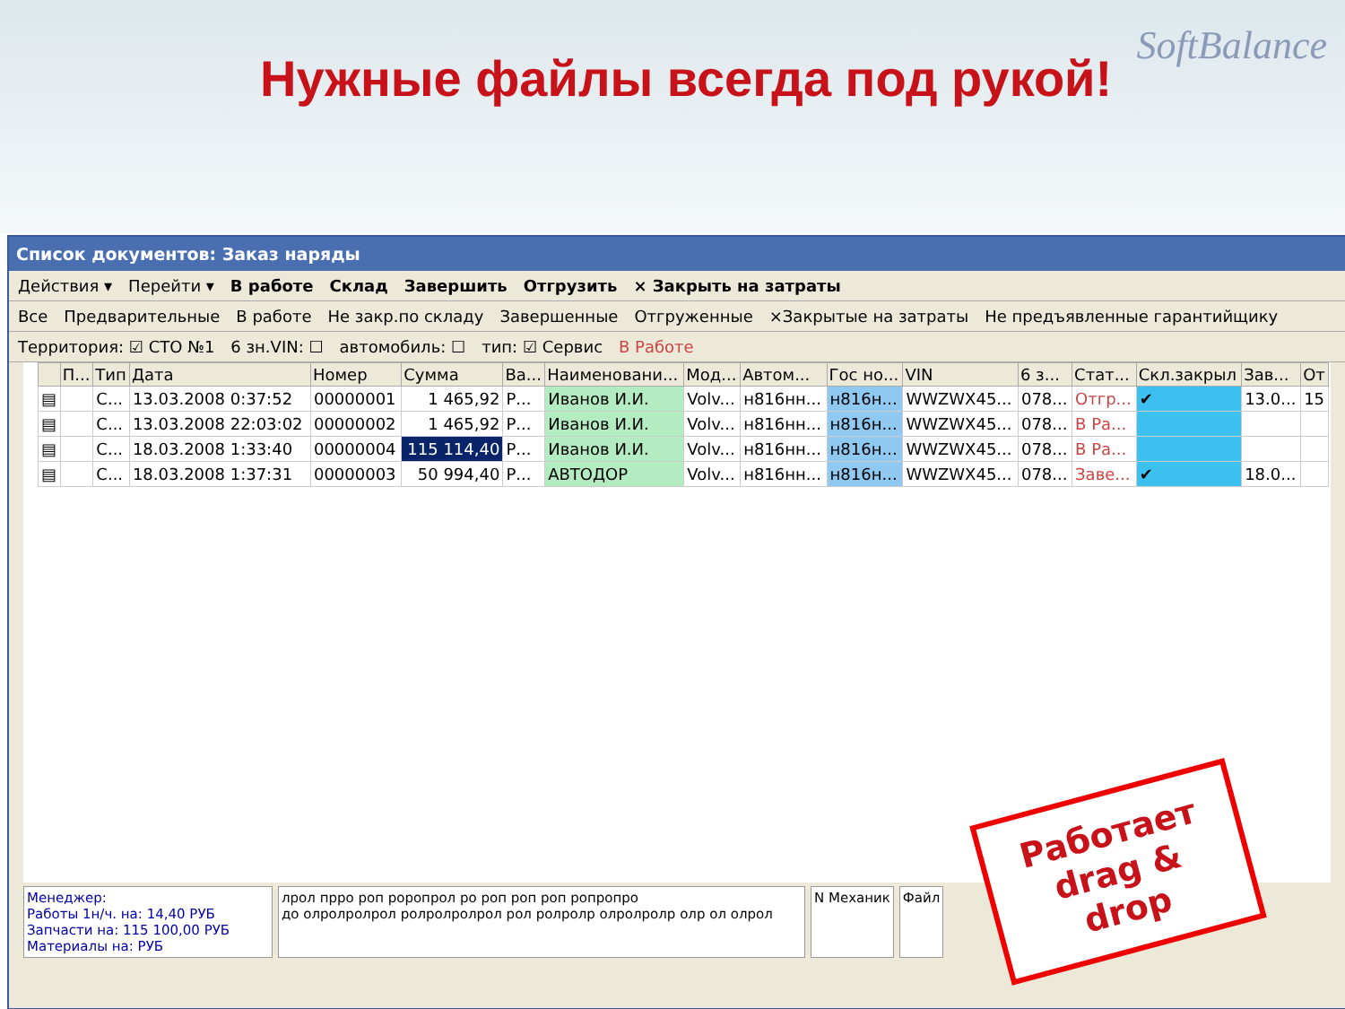Нужные файлы всегда под рукой!
SoftBalance
Список документов: Заказ наряды
Действия ▾ Перейти ▾ В работе Склад Завершить Отгрузить × Закрыть на затраты
Все Предварительные В работе Не закр.по складу Завершенные Отгруженные ×Закрытые на затраты Не предъявленные гарантийщику
Территория: ☑ СТО №1 6 зн.VIN: ☐ автомобиль: ☐ тип: ☑ Сервис В Работе
| | П... | Тип | Дата | Номер | Сумма | Ва... | Наименовани... | Мод... | Автом... | Гос но... | VIN | 6 з... | Стат... | Скл.закрыл | Зав... | От |
| --- | --- | --- | --- | --- | --- | --- | --- | --- | --- | --- | --- | --- | --- | --- | --- | --- |
| ▤ | | С... | 13.03.2008 0:37:52 | 00000001 | 1 465,92 | Р... | Иванов И.И. | Volv... | н816нн... | н816н... | WWZWX45... | 078... | Отгр... | ✔ | 13.0... | 15 |
| ▤ | | С... | 13.03.2008 22:03:02 | 00000002 | 1 465,92 | Р... | Иванов И.И. | Volv... | н816нн... | н816н... | WWZWX45... | 078... | В Ра... | | | |
| ▤ | | С... | 18.03.2008 1:33:40 | 00000004 | 115 114,40 | Р... | Иванов И.И. | Volv... | н816нн... | н816н... | WWZWX45... | 078... | В Ра... | | | |
| ▤ | | С... | 18.03.2008 1:37:31 | 00000003 | 50 994,40 | Р... | АВТОДОР | Volv... | н816нн... | н816н... | WWZWX45... | 078... | Заве... | ✔ | 18.0... | |
Менеджер:
Работы 1н/ч. на: 14,40 РУБ
Запчасти на: 115 100,00 РУБ
Материалы на: РУБ
лрол прро роп роропрол ро роп роп роп ропропро
до олролролрол ролролролрол рол ролролр олролролр олр ол олрол
N Механик Файл
Работает
drag &
drop